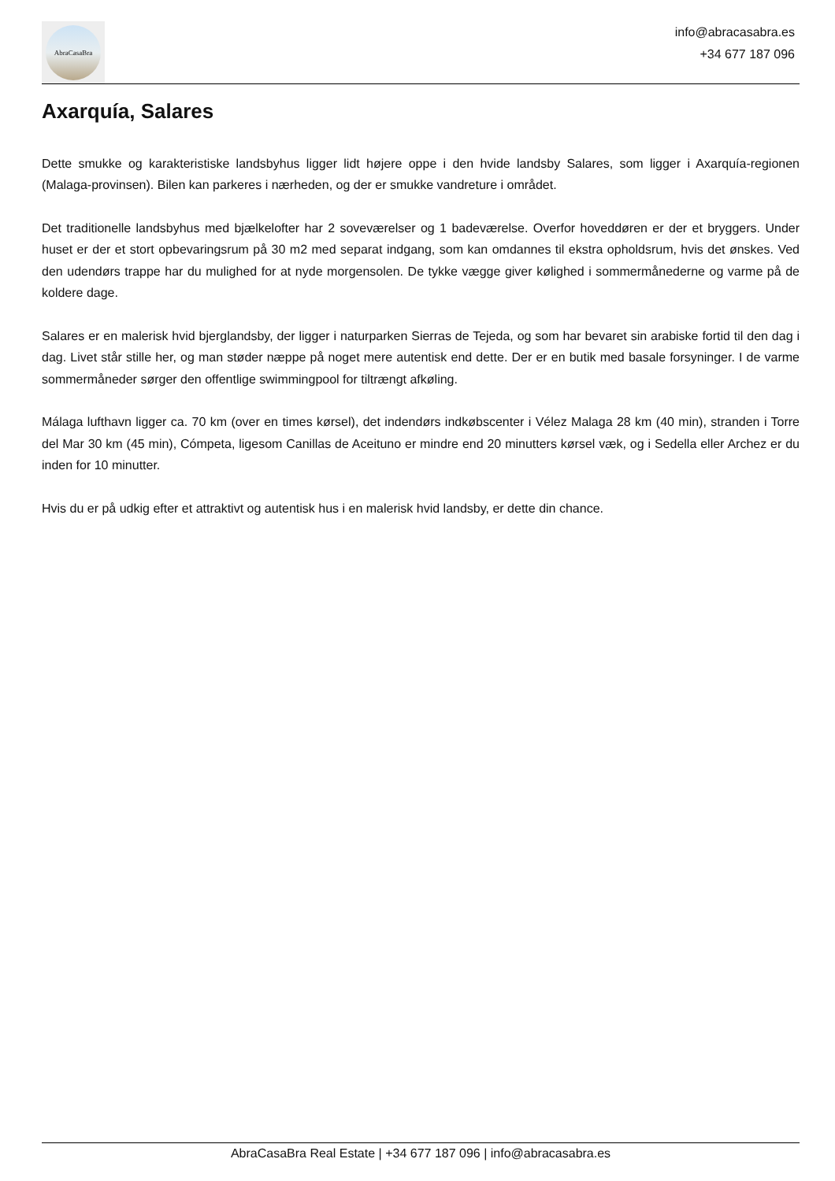AbraCasaBra
info@abracasabra.es
+34 677 187 096
Axarquía, Salares
Dette smukke og karakteristiske landsbyhus ligger lidt højere oppe i den hvide landsby Salares, som ligger i Axarquía-regionen (Malaga-provinsen). Bilen kan parkeres i nærheden, og der er smukke vandreture i området.
Det traditionelle landsbyhus med bjælkelofter har 2 soveværelser og 1 badeværelse. Overfor hoveddøren er der et bryggers. Under huset er der et stort opbevaringsrum på 30 m2 med separat indgang, som kan omdannes til ekstra opholdsrum, hvis det ønskes. Ved den udendørs trappe har du mulighed for at nyde morgensolen. De tykke vægge giver kølighed i sommermånederne og varme på de koldere dage.
Salares er en malerisk hvid bjerglandsby, der ligger i naturparken Sierras de Tejeda, og som har bevaret sin arabiske fortid til den dag i dag. Livet står stille her, og man støder næppe på noget mere autentisk end dette. Der er en butik med basale forsyninger. I de varme sommermåneder sørger den offentlige swimmingpool for tiltrængt afkøling.
Málaga lufthavn ligger ca. 70 km (over en times kørsel), det indendørs indkøbscenter i Vélez Malaga 28 km (40 min), stranden i Torre del Mar 30 km (45 min), Cómpeta, ligesom Canillas de Aceituno er mindre end 20 minutters kørsel væk, og i Sedella eller Archez er du inden for 10 minutter.
Hvis du er på udkig efter et attraktivt og autentisk hus i en malerisk hvid landsby, er dette din chance.
AbraCasaBra Real Estate | +34 677 187 096 | info@abracasabra.es